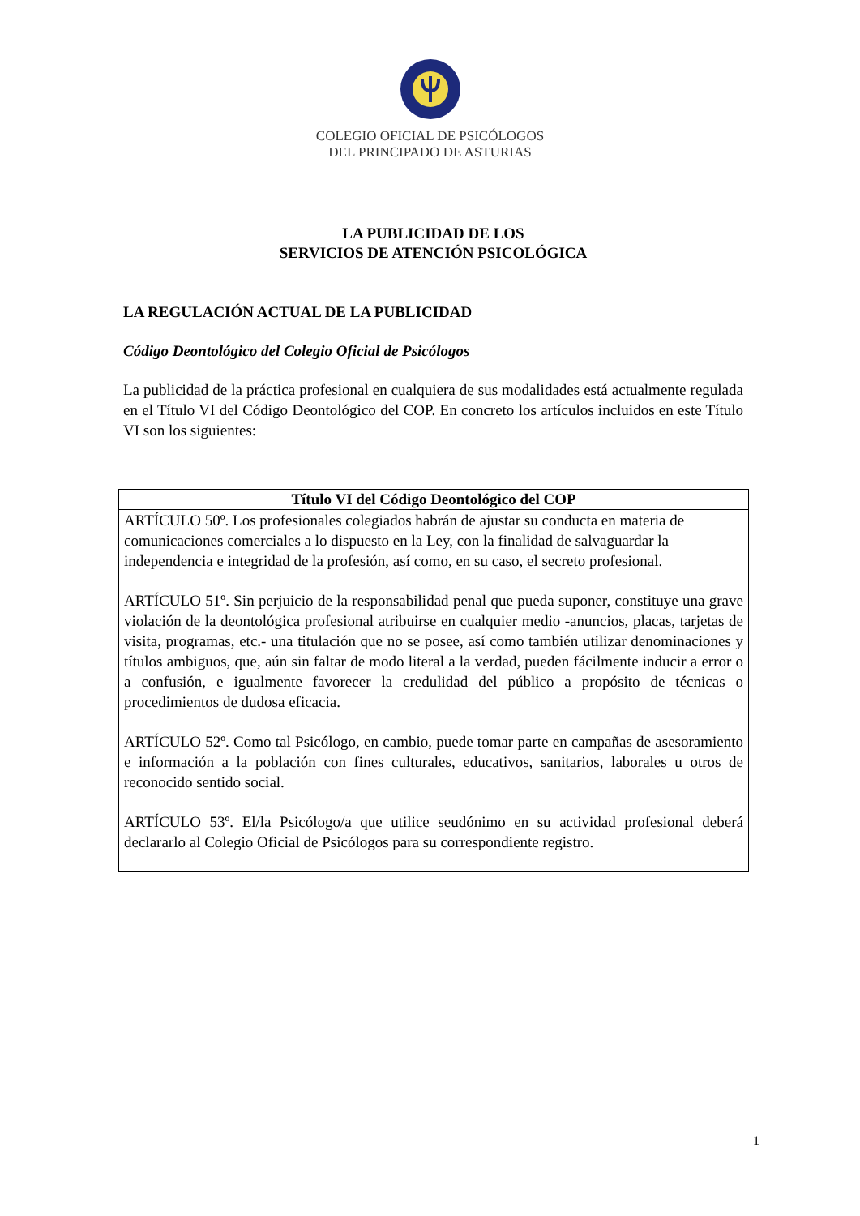COLEGIO OFICIAL DE PSICÓLOGOS
DEL PRINCIPADO DE ASTURIAS
LA PUBLICIDAD DE LOS
SERVICIOS DE ATENCIÓN PSICOLÓGICA
LA REGULACIÓN ACTUAL DE LA PUBLICIDAD
Código Deontológico del Colegio Oficial de Psicólogos
La publicidad de la práctica profesional en cualquiera de sus modalidades está actualmente regulada en el Título VI del Código Deontológico del COP. En concreto los artículos incluidos en este Título VI son los siguientes:
| Título VI del Código Deontológico del COP |
| --- |
| ARTÍCULO 50º. Los profesionales colegiados habrán de ajustar su conducta en materia de comunicaciones comerciales a lo dispuesto en la Ley, con la finalidad de salvaguardar la independencia e integridad de la profesión, así como, en su caso, el secreto profesional. ARTÍCULO 51º. Sin perjuicio de la responsabilidad penal que pueda suponer, constituye una grave violación de la deontológica profesional atribuirse en cualquier medio -anuncios, placas, tarjetas de visita, programas, etc.- una titulación que no se posee, así como también utilizar denominaciones y títulos ambiguos, que, aún sin faltar de modo literal a la verdad, pueden fácilmente inducir a error o a confusión, e igualmente favorecer la credulidad del público a propósito de técnicas o procedimientos de dudosa eficacia. ARTÍCULO 52º. Como tal Psicólogo, en cambio, puede tomar parte en campañas de asesoramiento e información a la población con fines culturales, educativos, sanitarios, laborales u otros de reconocido sentido social. ARTÍCULO 53º. El/la Psicólogo/a que utilice seudónimo en su actividad profesional deberá declararlo al Colegio Oficial de Psicólogos para su correspondiente registro. |
1